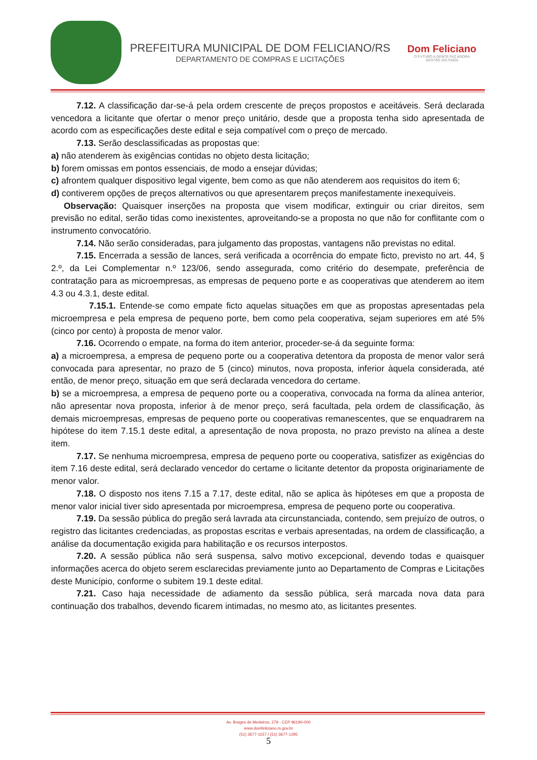PREFEITURA MUNICIPAL DE DOM FELICIANO/RS
DEPARTAMENTO DE COMPRAS E LICITAÇÕES
Dom Feliciano
O FUTURO A GENTE FAZ AGORA
GESTÃO 2017/2020
7.12. A classificação dar-se-á pela ordem crescente de preços propostos e aceitáveis. Será declarada vencedora a licitante que ofertar o menor preço unitário, desde que a proposta tenha sido apresentada de acordo com as especificações deste edital e seja compatível com o preço de mercado.
7.13. Serão desclassificadas as propostas que:
a) não atenderem às exigências contidas no objeto desta licitação;
b) forem omissas em pontos essenciais, de modo a ensejar dúvidas;
c) afrontem qualquer dispositivo legal vigente, bem como as que não atenderem aos requisitos do item 6;
d) contiverem opções de preços alternativos ou que apresentarem preços manifestamente inexequíveis.
Observação: Quaisquer inserções na proposta que visem modificar, extinguir ou criar direitos, sem previsão no edital, serão tidas como inexistentes, aproveitando-se a proposta no que não for conflitante com o instrumento convocatório.
7.14. Não serão consideradas, para julgamento das propostas, vantagens não previstas no edital.
7.15. Encerrada a sessão de lances, será verificada a ocorrência do empate ficto, previsto no art. 44, § 2.º, da Lei Complementar n.º 123/06, sendo assegurada, como critério do desempate, preferência de contratação para as microempresas, as empresas de pequeno porte e as cooperativas que atenderem ao item 4.3 ou 4.3.1, deste edital.
7.15.1. Entende-se como empate ficto aquelas situações em que as propostas apresentadas pela microempresa e pela empresa de pequeno porte, bem como pela cooperativa, sejam superiores em até 5% (cinco por cento) à proposta de menor valor.
7.16. Ocorrendo o empate, na forma do item anterior, proceder-se-á da seguinte forma:
a) a microempresa, a empresa de pequeno porte ou a cooperativa detentora da proposta de menor valor será convocada para apresentar, no prazo de 5 (cinco) minutos, nova proposta, inferior àquela considerada, até então, de menor preço, situação em que será declarada vencedora do certame.
b) se a microempresa, a empresa de pequeno porte ou a cooperativa, convocada na forma da alínea anterior, não apresentar nova proposta, inferior à de menor preço, será facultada, pela ordem de classificação, às demais microempresas, empresas de pequeno porte ou cooperativas remanescentes, que se enquadrarem na hipótese do item 7.15.1 deste edital, a apresentação de nova proposta, no prazo previsto na alínea a deste item.
7.17. Se nenhuma microempresa, empresa de pequeno porte ou cooperativa, satisfizer as exigências do item 7.16 deste edital, será declarado vencedor do certame o licitante detentor da proposta originariamente de menor valor.
7.18. O disposto nos itens 7.15 a 7.17, deste edital, não se aplica às hipóteses em que a proposta de menor valor inicial tiver sido apresentada por microempresa, empresa de pequeno porte ou cooperativa.
7.19. Da sessão pública do pregão será lavrada ata circunstanciada, contendo, sem prejuízo de outros, o registro das licitantes credenciadas, as propostas escritas e verbais apresentadas, na ordem de classificação, a análise da documentação exigida para habilitação e os recursos interpostos.
7.20. A sessão pública não será suspensa, salvo motivo excepcional, devendo todas e quaisquer informações acerca do objeto serem esclarecidas previamente junto ao Departamento de Compras e Licitações deste Município, conforme o subitem 19.1 deste edital.
7.21. Caso haja necessidade de adiamento da sessão pública, será marcada nova data para continuação dos trabalhos, devendo ficarem intimadas, no mesmo ato, as licitantes presentes.
Av. Borges de Medeiros, 279 - CEP 96190-000
www.domfeliciano.rs.gov.br
(51) 3677-1157 / (51) 3677-1295
5